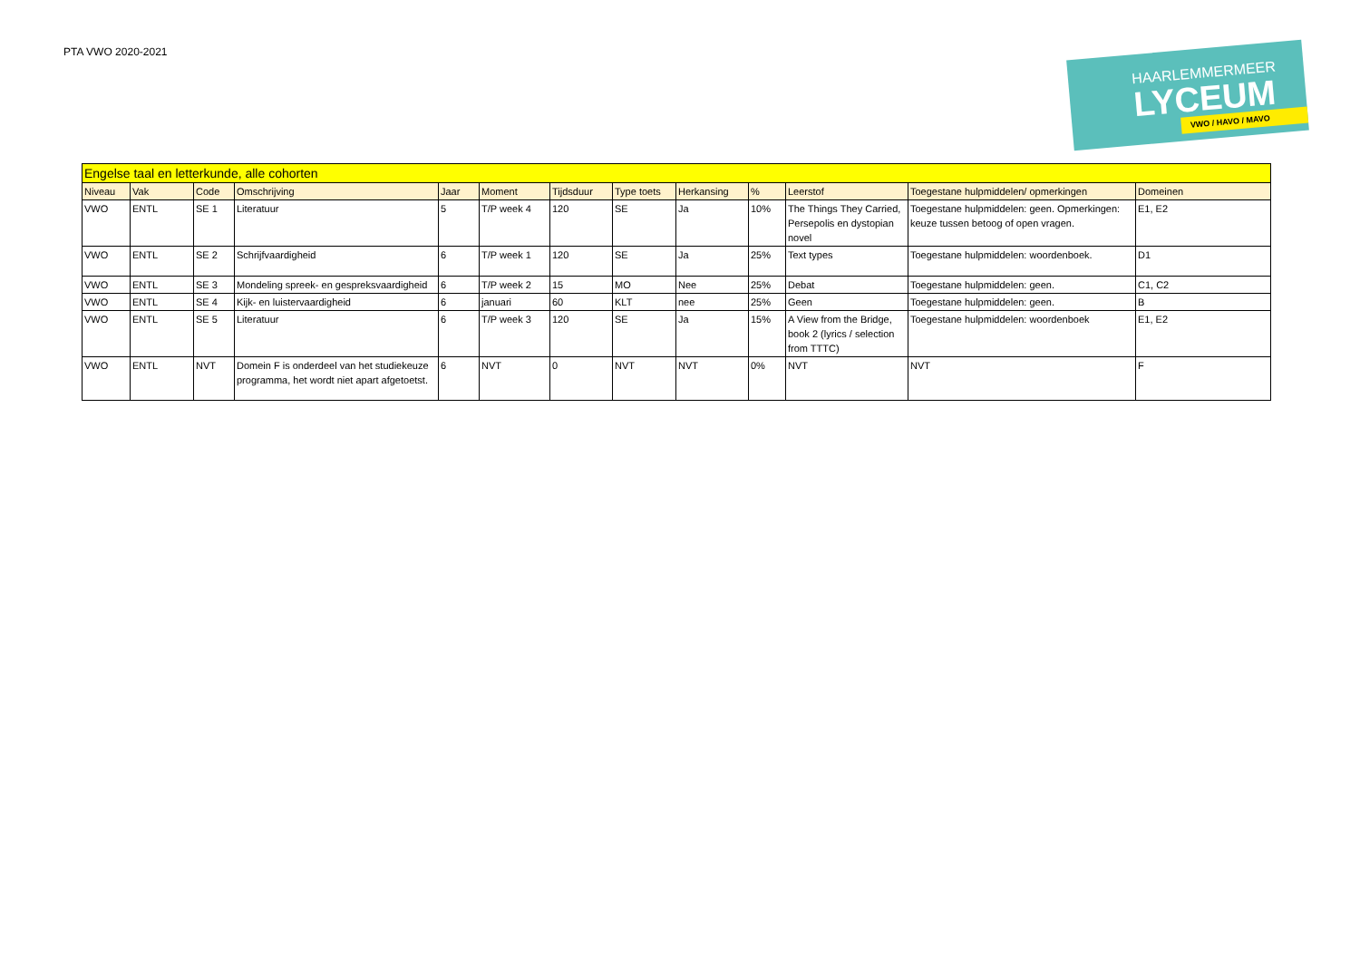PTA VWO 2020-2021
HAARLEMMERMEER
LYCEUM
VWO / HAVO / MAVO
| Engelse taal en letterkunde, alle cohorten | | | | | | | | | | | | |
| Niveau | Vak | Code | Omschrijving | Jaar | Moment | Tijdsduur | Type toets | Herkansing | % | Leerstof | Toegestane hulpmiddelen/ opmerkingen | Domeinen |
| VWO | ENTL | SE 1 | Literatuur | 5 | T/P week 4 | 120 | SE | Ja | 10% | The Things They Carried, Persepolis en dystopian novel | Toegestane hulpmiddelen: geen. Opmerkingen: keuze tussen betoog of open vragen. | E1, E2 |
| VWO | ENTL | SE 2 | Schrijfvaardigheid | 6 | T/P week 1 | 120 | SE | Ja | 25% | Text types | Toegestane hulpmiddelen: woordenboek. | D1 |
| VWO | ENTL | SE 3 | Mondeling spreek- en gespreksvaardigheid | 6 | T/P week 2 | 15 | MO | Nee | 25% | Debat | Toegestane hulpmiddelen: geen. | C1, C2 |
| VWO | ENTL | SE 4 | Kijk- en luistervaardigheid | 6 | januari | 60 | KLT | nee | 25% | Geen | Toegestane hulpmiddelen: geen. | B |
| VWO | ENTL | SE 5 | Literatuur | 6 | T/P week 3 | 120 | SE | Ja | 15% | A View from the Bridge, book 2 (lyrics / selection from TTTC) | Toegestane hulpmiddelen: woordenboek | E1, E2 |
| VWO | ENTL | NVT | Domein F is onderdeel van het studiekeuze programma, het wordt niet apart afgetoetst. | 6 | NVT | 0 | NVT | NVT | 0% | NVT | NVT | F |